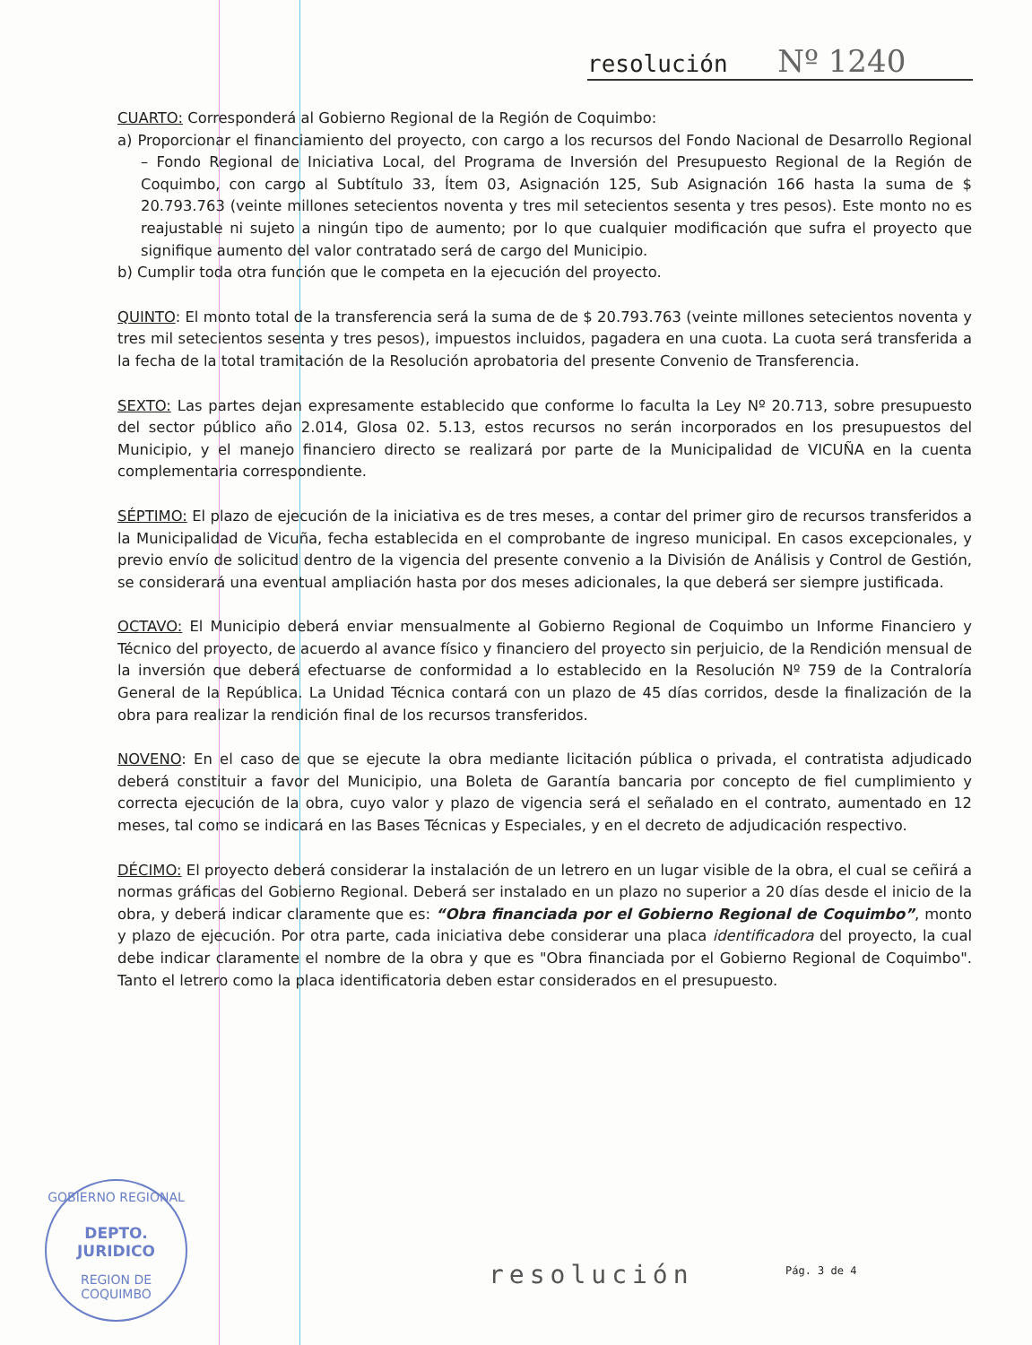resolución Nº 1240
CUARTO: Corresponderá al Gobierno Regional de la Región de Coquimbo:
a) Proporcionar el financiamiento del proyecto, con cargo a los recursos del Fondo Nacional de Desarrollo Regional – Fondo Regional de Iniciativa Local, del Programa de Inversión del Presupuesto Regional de la Región de Coquimbo, con cargo al Subtítulo 33, Ítem 03, Asignación 125, Sub Asignación 166 hasta la suma de $ 20.793.763 (veinte millones setecientos noventa y tres mil setecientos sesenta y tres pesos). Este monto no es reajustable ni sujeto a ningún tipo de aumento; por lo que cualquier modificación que sufra el proyecto que signifique aumento del valor contratado será de cargo del Municipio.
b) Cumplir toda otra función que le competa en la ejecución del proyecto.
QUINTO: El monto total de la transferencia será la suma de de $ 20.793.763 (veinte millones setecientos noventa y tres mil setecientos sesenta y tres pesos), impuestos incluidos, pagadera en una cuota. La cuota será transferida a la fecha de la total tramitación de la Resolución aprobatoria del presente Convenio de Transferencia.
SEXTO: Las partes dejan expresamente establecido que conforme lo faculta la Ley Nº 20.713, sobre presupuesto del sector público año 2.014, Glosa 02. 5.13, estos recursos no serán incorporados en los presupuestos del Municipio, y el manejo financiero directo se realizará por parte de la Municipalidad de VICUÑA en la cuenta complementaria correspondiente.
SÉPTIMO: El plazo de ejecución de la iniciativa es de tres meses, a contar del primer giro de recursos transferidos a la Municipalidad de Vicuña, fecha establecida en el comprobante de ingreso municipal. En casos excepcionales, y previo envío de solicitud dentro de la vigencia del presente convenio a la División de Análisis y Control de Gestión, se considerará una eventual ampliación hasta por dos meses adicionales, la que deberá ser siempre justificada.
OCTAVO: El Municipio deberá enviar mensualmente al Gobierno Regional de Coquimbo un Informe Financiero y Técnico del proyecto, de acuerdo al avance físico y financiero del proyecto sin perjuicio, de la Rendición mensual de la inversión que deberá efectuarse de conformidad a lo establecido en la Resolución Nº 759 de la Contraloría General de la República. La Unidad Técnica contará con un plazo de 45 días corridos, desde la finalización de la obra para realizar la rendición final de los recursos transferidos.
NOVENO: En el caso de que se ejecute la obra mediante licitación pública o privada, el contratista adjudicado deberá constituir a favor del Municipio, una Boleta de Garantía bancaria por concepto de fiel cumplimiento y correcta ejecución de la obra, cuyo valor y plazo de vigencia será el señalado en el contrato, aumentado en 12 meses, tal como se indicará en las Bases Técnicas y Especiales, y en el decreto de adjudicación respectivo.
DÉCIMO: El proyecto deberá considerar la instalación de un letrero en un lugar visible de la obra, el cual se ceñirá a normas gráficas del Gobierno Regional. Deberá ser instalado en un plazo no superior a 20 días desde el inicio de la obra, y deberá indicar claramente que es: “Obra financiada por el Gobierno Regional de Coquimbo”, monto y plazo de ejecución. Por otra parte, cada iniciativa debe considerar una placa identificadora del proyecto, la cual debe indicar claramente el nombre de la obra y que es "Obra financiada por el Gobierno Regional de Coquimbo". Tanto el letrero como la placa identificatoria deben estar considerados en el presupuesto.
GOBIERNO REGIONAL
DEPTO.
JURIDICO
REGION DE COQUIMBO
resolución Pág. 3 de 4